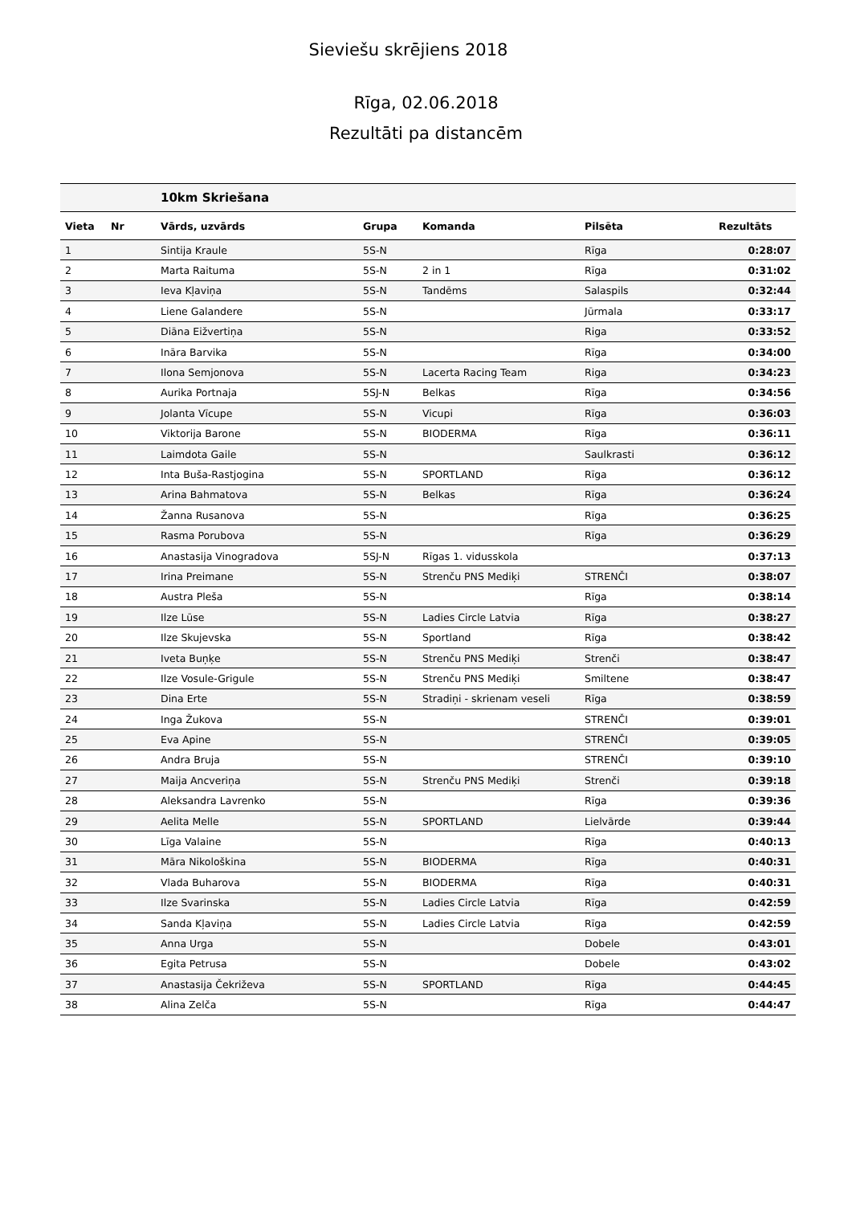Sieviešu skrējiens 2018
Rīga, 02.06.2018
Rezultāti pa distancēm
| | | 10km Skriešana | | | | |
| --- | --- | --- | --- | --- | --- | --- |
| Vieta | Nr | Vārds, uzvārds | Grupa | Komanda | Pilsēta | Rezultāts |
| 1 | | Sintija Kraule | 5S-N | | Rīga | 0:28:07 |
| 2 | | Marta Raituma | 5S-N | 2 in 1 | Rīga | 0:31:02 |
| 3 | | Ieva Kļaviņa | 5S-N | Tandēms | Salaspils | 0:32:44 |
| 4 | | Liene Galandere | 5S-N | | Jūrmala | 0:33:17 |
| 5 | | Diāna Eižvertiņa | 5S-N | | Riga | 0:33:52 |
| 6 | | Ināra Barvika | 5S-N | | Rīga | 0:34:00 |
| 7 | | Ilona Semjonova | 5S-N | Lacerta Racing Team | Riga | 0:34:23 |
| 8 | | Aurika Portnaja | 5SJ-N | Belkas | Rīga | 0:34:56 |
| 9 | | Jolanta Vīcupe | 5S-N | Vicupi | Rīga | 0:36:03 |
| 10 | | Viktorija Barone | 5S-N | BIODERMA | Rīga | 0:36:11 |
| 11 | | Laimdota Gaile | 5S-N | | Saulkrasti | 0:36:12 |
| 12 | | Inta Buša-Rastjogina | 5S-N | SPORTLAND | Rīga | 0:36:12 |
| 13 | | Arina Bahmatova | 5S-N | Belkas | Rīga | 0:36:24 |
| 14 | | Žanna Rusanova | 5S-N | | Rīga | 0:36:25 |
| 15 | | Rasma Porubova | 5S-N | | Rīga | 0:36:29 |
| 16 | | Anastasija Vinogradova | 5SJ-N | Rīgas 1. vidusskola | | 0:37:13 |
| 17 | | Irina Preimane | 5S-N | Strenču PNS Mediķi | STRENČI | 0:38:07 |
| 18 | | Austra Pleša | 5S-N | | Rīga | 0:38:14 |
| 19 | | Ilze Lūse | 5S-N | Ladies Circle Latvia | Rīga | 0:38:27 |
| 20 | | Ilze Skujevska | 5S-N | Sportland | Rīga | 0:38:42 |
| 21 | | Iveta Buņķe | 5S-N | Strenču PNS Mediķi | Strenči | 0:38:47 |
| 22 | | Ilze Vosule-Grigule | 5S-N | Strenču PNS Mediķi | Smiltene | 0:38:47 |
| 23 | | Dina Erte | 5S-N | Stradiņi - skrienam veseli | Rīga | 0:38:59 |
| 24 | | Inga Žukova | 5S-N | | STRENČI | 0:39:01 |
| 25 | | Eva Apine | 5S-N | | STRENČI | 0:39:05 |
| 26 | | Andra Bruja | 5S-N | | STRENČI | 0:39:10 |
| 27 | | Maija Ancveriņa | 5S-N | Strenču PNS Mediķi | Strenči | 0:39:18 |
| 28 | | Aleksandra Lavrenko | 5S-N | | Rīga | 0:39:36 |
| 29 | | Aelita Melle | 5S-N | SPORTLAND | Lielvārde | 0:39:44 |
| 30 | | Līga Valaine | 5S-N | | Rīga | 0:40:13 |
| 31 | | Māra Nikološkina | 5S-N | BIODERMA | Rīga | 0:40:31 |
| 32 | | Vlada Buharova | 5S-N | BIODERMA | Rīga | 0:40:31 |
| 33 | | Ilze Svarinska | 5S-N | Ladies Circle Latvia | Rīga | 0:42:59 |
| 34 | | Sanda Kļaviņa | 5S-N | Ladies Circle Latvia | Rīga | 0:42:59 |
| 35 | | Anna Urga | 5S-N | | Dobele | 0:43:01 |
| 36 | | Egita Petrusa | 5S-N | | Dobele | 0:43:02 |
| 37 | | Anastasija Čekriževa | 5S-N | SPORTLAND | Rīga | 0:44:45 |
| 38 | | Alina Zelča | 5S-N | | Rīga | 0:44:47 |